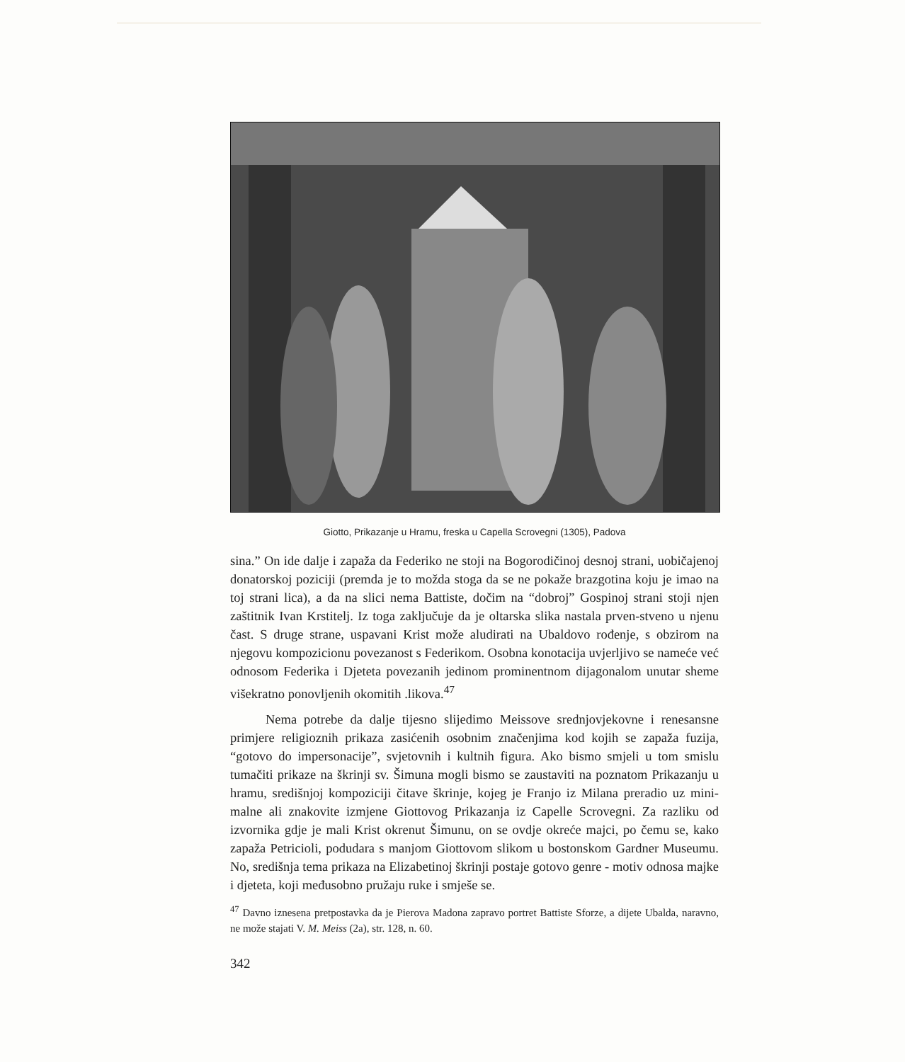Giotto, Prikazanje u Hramu, freska u Capella Scrovegni (1305), Padova
sina.” On ide dalje i zapaža da Federiko ne stoji na Bogorodičinoj desnoj strani, uobičajenoj donatorskoj poziciji (premda je to možda stoga da se ne pokaže brazgotina koju je imao na toj strani lica), a da na slici nema Battiste, dočim na “dobroj” Gospinoj strani stoji njen zaštitnik Ivan Krstitelj. Iz toga zaključuje da je oltarska slika nastala prven-stveno u njenu čast. S druge strane, uspavani Krist može aludirati na Ubaldovo rođenje, s obzirom na njegovu kompozicionu povezanost s Federikom. Osobna konotacija uvjerljivo se nameće već odnosom Federika i Djeteta povezanih jedinom prominentnom dijagonalom unutar sheme višekratno ponovljenih okomitih .likova.<sup>47</sup>
Nema potrebe da dalje tijesno slijedimo Meissove srednjovjekovne i renesansne primjere religioznih prikaza zasićenih osobnim značenjima kod kojih se zapaža fuzija, “gotovo do impersonacije”, svjetovnih i kultnih figura. Ako bismo smjeli u tom smislu tumačiti prikaze na škrinji sv. Šimuna mogli bismo se zaustaviti na poznatom Prikazanju u hramu, središnjoj kompoziciji čitave škrinje, kojeg je Franjo iz Milana preradio uz mini-malne ali znakovite izmjene Giottovog Prikazanja iz Capelle Scrovegni. Za razliku od izvornika gdje je mali Krist okrenut Šimunu, on se ovdje okreće majci, po čemu se, kako zapaža Petricioli, podudara s manjom Giottovom slikom u bostonskom Gardner Museumu. No, središnja tema prikaza na Elizabetinoj škrinji postaje gotovo genre - motiv odnosa majke i djeteta, koji međusobno pružaju ruke i smješe se.
<sup>47</sup> Davno iznesena pretpostavka da je Pierova Madona zapravo portret Battiste Sforze, a dijete Ubalda, naravno, ne može stajati V. M. Meiss (2a), str. 128, n. 60.
342